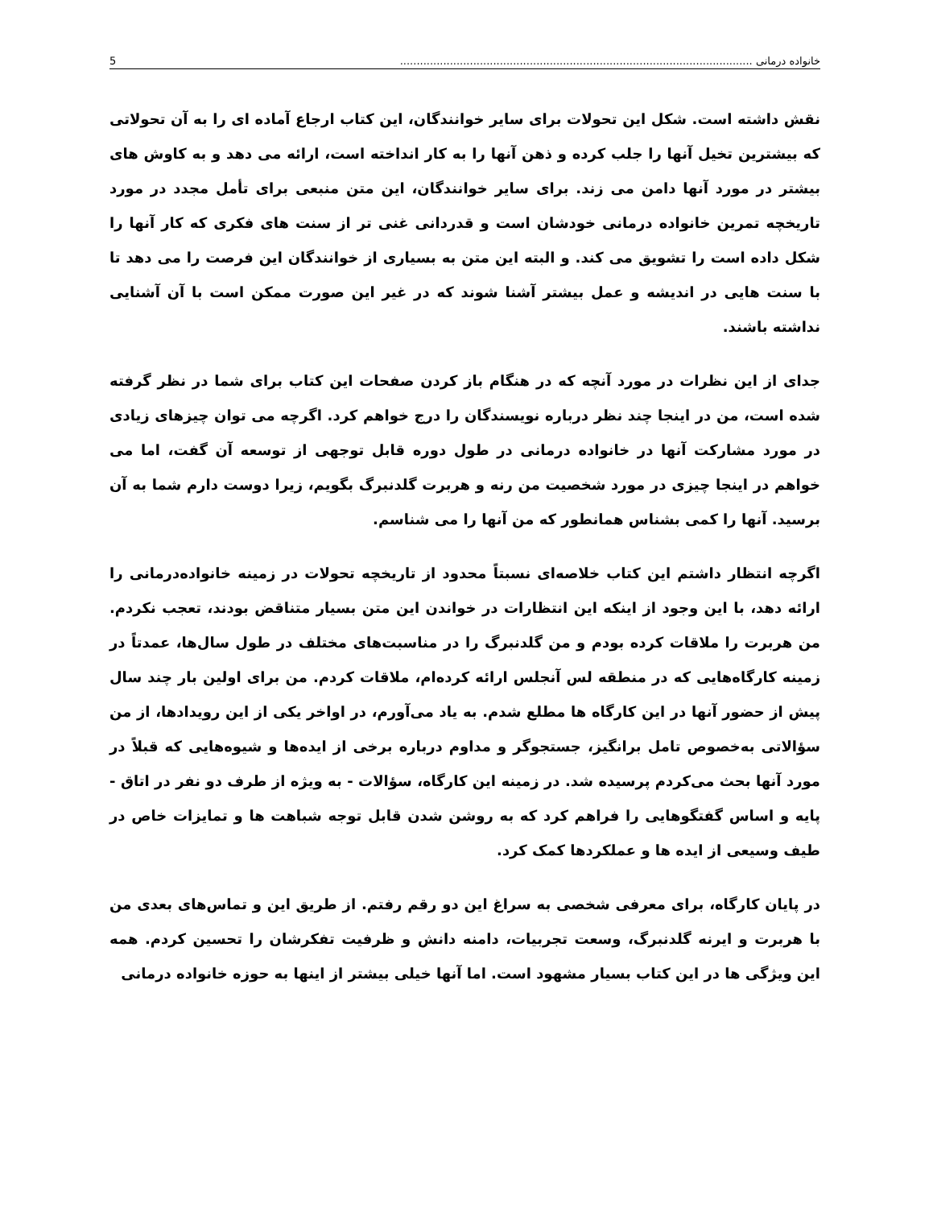خانواده درمانی .......................................................................................................... 5
نقش داشته است. شکل این تحولات برای سایر خوانندگان، این کتاب ارجاع آماده ای را به آن تحولاتی که بیشترین تخیل آنها را جلب کرده و ذهن آنها را به کار انداخته است، ارائه می دهد و به کاوش های بیشتر در مورد آنها دامن می زند. برای سایر خوانندگان، این متن منبعی برای تأمل مجدد در مورد تاریخچه تمرین خانواده درمانی خودشان است و قدردانی غنی تر از سنت های فکری که کار آنها را شکل داده است را تشویق می کند. و البته این متن به بسیاری از خوانندگان این فرصت را می دهد تا با سنت هایی در اندیشه و عمل بیشتر آشنا شوند که در غیر این صورت ممکن است با آن آشنایی نداشته باشند.
جدای از این نظرات در مورد آنچه که در هنگام باز کردن صفحات این کتاب برای شما در نظر گرفته شده است، من در اینجا چند نظر درباره نویسندگان را درج خواهم کرد. اگرچه می توان چیزهای زیادی در مورد مشارکت آنها در خانواده درمانی در طول دوره قابل توجهی از توسعه آن گفت، اما می خواهم در اینجا چیزی در مورد شخصیت من رنه و هربرت گلدنبرگ بگویم، زیرا دوست دارم شما به آن برسید. آنها را کمی بشناس همانطور که من آنها را می شناسم.
اگرچه انتظار داشتم این کتاب خلاصه‌ای نسبتاً محدود از تاریخچه تحولات در زمینه خانواده‌درمانی را ارائه دهد، با این وجود از اینکه این انتظارات در خواندن این متن بسیار متناقض بودند، تعجب نکردم. من هربرت را ملاقات کرده بودم و من گلدنبرگ را در مناسبت‌های مختلف در طول سال‌ها، عمدتاً در زمینه کارگاه‌هایی که در منطقه لس آنجلس ارائه کرده‌ام، ملاقات کردم. من برای اولین بار چند سال پیش از حضور آنها در این کارگاه ها مطلع شدم. به یاد می‌آورم، در اواخر یکی از این رویدادها، از من سؤالاتی به‌خصوص تامل برانگیز، جستجوگر و مداوم درباره برخی از ایده‌ها و شیوه‌هایی که قبلاً در مورد آنها بحث می‌کردم پرسیده شد. در زمینه این کارگاه، سؤالات - به ویژه از طرف دو نفر در اتاق - پایه و اساس گفتگوهایی را فراهم کرد که به روشن شدن قابل توجه شباهت ها و تمایزات خاص در طیف وسیعی از ایده ها و عملکردها کمک کرد.
در پایان کارگاه، برای معرفی شخصی به سراغ این دو رقم رفتم. از طریق این و تماس‌های بعدی من با هربرت و ایرنه گلدنبرگ، وسعت تجربیات، دامنه دانش و ظرفیت تفکرشان را تحسین کردم. همه این ویژگی ها در این کتاب بسیار مشهود است. اما آنها خیلی بیشتر از اینها به حوزه خانواده درمانی